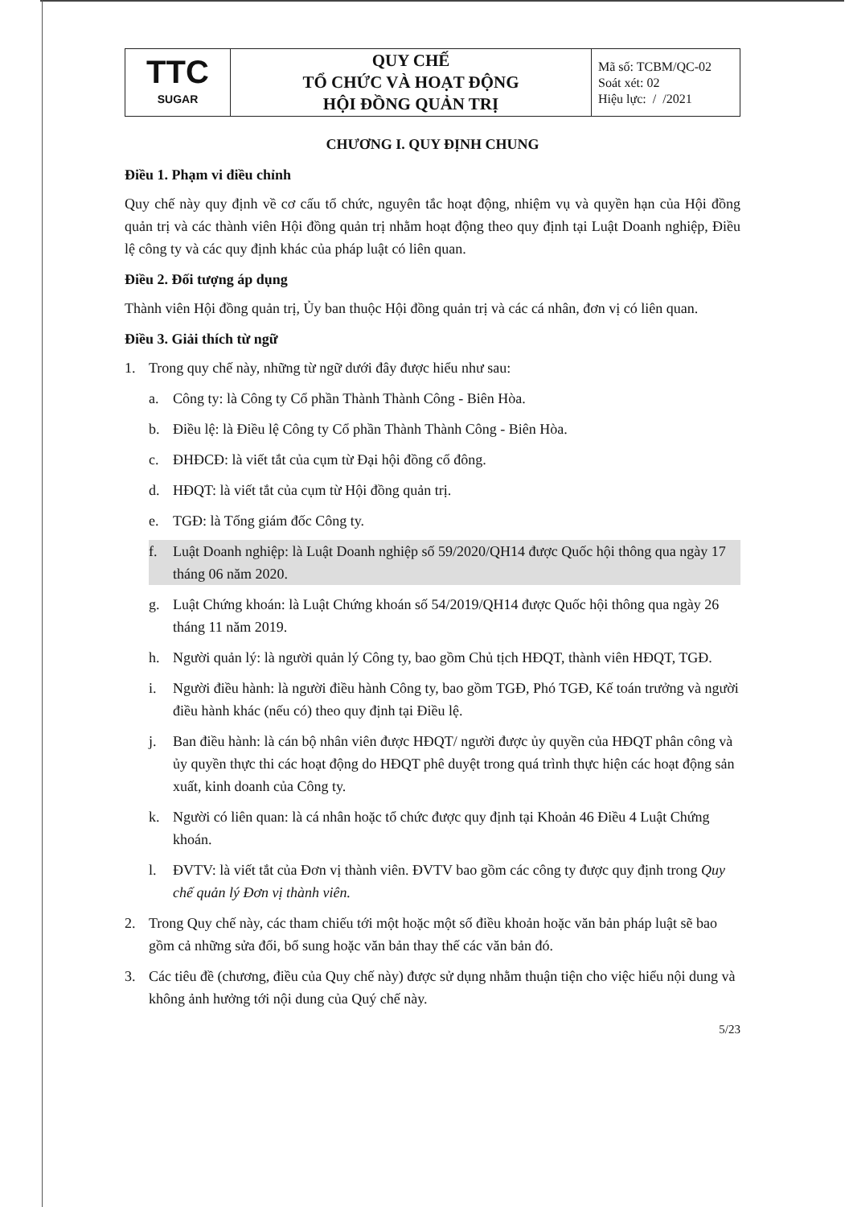| TTC SUGAR | QUY CHẾ TỔ CHỨC VÀ HOẠT ĐỘNG HỘI ĐỒNG QUẢN TRỊ | Mã số: TCBM/QC-02 Soát xét: 02 Hiệu lực: / /2021 |
CHƯƠNG I. QUY ĐỊNH CHUNG
Điều 1. Phạm vi điều chỉnh
Quy chế này quy định về cơ cấu tổ chức, nguyên tắc hoạt động, nhiệm vụ và quyền hạn của Hội đồng quản trị và các thành viên Hội đồng quản trị nhằm hoạt động theo quy định tại Luật Doanh nghiệp, Điều lệ công ty và các quy định khác của pháp luật có liên quan.
Điều 2. Đối tượng áp dụng
Thành viên Hội đồng quản trị, Ủy ban thuộc Hội đồng quản trị và các cá nhân, đơn vị có liên quan.
Điều 3. Giải thích từ ngữ
1. Trong quy chế này, những từ ngữ dưới đây được hiểu như sau:
a. Công ty: là Công ty Cổ phần Thành Thành Công - Biên Hòa.
b. Điều lệ: là Điều lệ Công ty Cổ phần Thành Thành Công - Biên Hòa.
c. ĐHĐCĐ: là viết tắt của cụm từ Đại hội đồng cổ đông.
d. HĐQT: là viết tắt của cụm từ Hội đồng quản trị.
e. TGĐ: là Tổng giám đốc Công ty.
f. Luật Doanh nghiệp: là Luật Doanh nghiệp số 59/2020/QH14 được Quốc hội thông qua ngày 17 tháng 06 năm 2020.
g. Luật Chứng khoán: là Luật Chứng khoán số 54/2019/QH14 được Quốc hội thông qua ngày 26 tháng 11 năm 2019.
h. Người quản lý: là người quản lý Công ty, bao gồm Chủ tịch HĐQT, thành viên HĐQT, TGĐ.
i. Người điều hành: là người điều hành Công ty, bao gồm TGĐ, Phó TGĐ, Kế toán trưởng và người điều hành khác (nếu có) theo quy định tại Điều lệ.
j. Ban điều hành: là cán bộ nhân viên được HĐQT/ người được ủy quyền của HĐQT phân công và ủy quyền thực thi các hoạt động do HĐQT phê duyệt trong quá trình thực hiện các hoạt động sản xuất, kinh doanh của Công ty.
k. Người có liên quan: là cá nhân hoặc tổ chức được quy định tại Khoản 46 Điều 4 Luật Chứng khoán.
l. ĐVTV: là viết tắt của Đơn vị thành viên. ĐVTV bao gồm các công ty được quy định trong Quy chế quản lý Đơn vị thành viên.
2. Trong Quy chế này, các tham chiếu tới một hoặc một số điều khoản hoặc văn bản pháp luật sẽ bao gồm cả những sửa đổi, bổ sung hoặc văn bản thay thế các văn bản đó.
3. Các tiêu đề (chương, điều của Quy chế này) được sử dụng nhằm thuận tiện cho việc hiểu nội dung và không ảnh hưởng tới nội dung của Quý chế này.
5/23